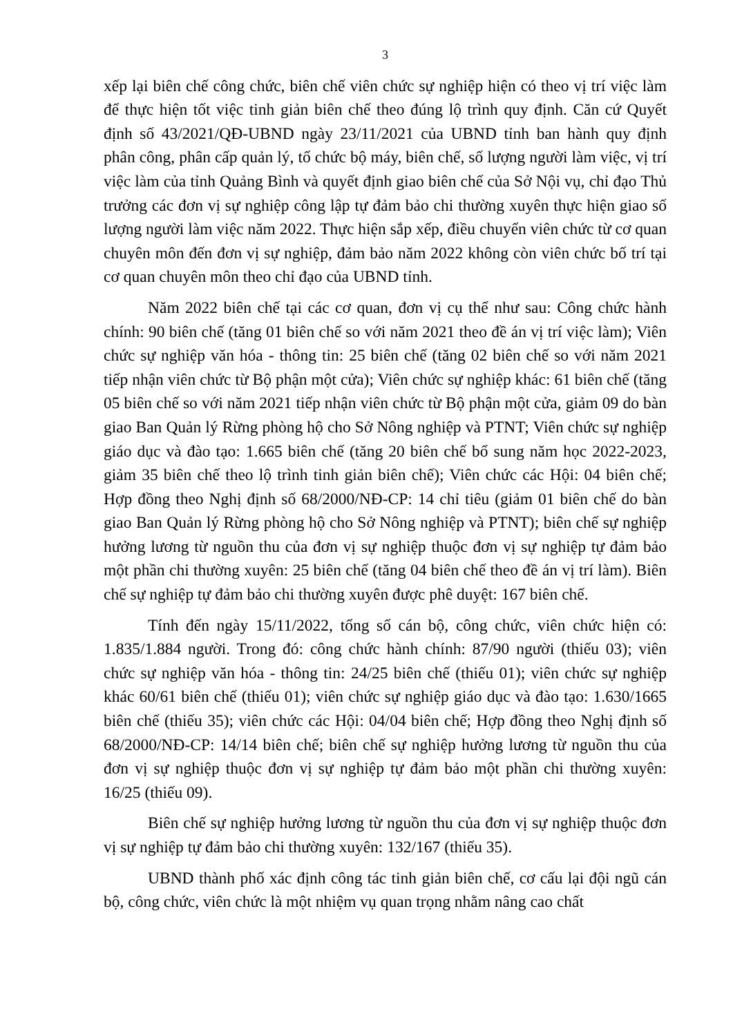3
xếp lại biên chế công chức, biên chế viên chức sự nghiệp hiện có theo vị trí việc làm để thực hiện tốt việc tinh giản biên chế theo đúng lộ trình quy định. Căn cứ Quyết định số 43/2021/QĐ-UBND ngày 23/11/2021 của UBND tỉnh ban hành quy định phân công, phân cấp quản lý, tổ chức bộ máy, biên chế, số lượng người làm việc, vị trí việc làm của tỉnh Quảng Bình và quyết định giao biên chế của Sở Nội vụ, chỉ đạo Thủ trưởng các đơn vị sự nghiệp công lập tự đảm bảo chi thường xuyên thực hiện giao số lượng người làm việc năm 2022. Thực hiện sắp xếp, điều chuyển viên chức từ cơ quan chuyên môn đến đơn vị sự nghiệp, đảm bảo năm 2022 không còn viên chức bố trí tại cơ quan chuyên môn theo chỉ đạo của UBND tỉnh.
Năm 2022 biên chế tại các cơ quan, đơn vị cụ thể như sau: Công chức hành chính: 90 biên chế (tăng 01 biên chế so với năm 2021 theo đề án vị trí việc làm); Viên chức sự nghiệp văn hóa - thông tin: 25 biên chế (tăng 02 biên chế so với năm 2021 tiếp nhận viên chức từ Bộ phận một cửa); Viên chức sự nghiệp khác: 61 biên chế (tăng 05 biên chế so với năm 2021 tiếp nhận viên chức từ Bộ phận một cửa, giảm 09 do bàn giao Ban Quản lý Rừng phòng hộ cho Sở Nông nghiệp và PTNT; Viên chức sự nghiệp giáo dục và đào tạo: 1.665 biên chế (tăng 20 biên chế bổ sung năm học 2022-2023, giảm 35 biên chế theo lộ trình tinh giản biên chế); Viên chức các Hội: 04 biên chế; Hợp đồng theo Nghị định số 68/2000/NĐ-CP: 14 chỉ tiêu (giảm 01 biên chế do bàn giao Ban Quản lý Rừng phòng hộ cho Sở Nông nghiệp và PTNT); biên chế sự nghiệp hưởng lương từ nguồn thu của đơn vị sự nghiệp thuộc đơn vị sự nghiệp tự đảm bảo một phần chi thường xuyên: 25 biên chế (tăng 04 biên chế theo đề án vị trí làm). Biên chế sự nghiệp tự đảm bảo chi thường xuyên được phê duyệt: 167 biên chế.
Tính đến ngày 15/11/2022, tổng số cán bộ, công chức, viên chức hiện có: 1.835/1.884 người. Trong đó: công chức hành chính: 87/90 người (thiếu 03); viên chức sự nghiệp văn hóa - thông tin: 24/25 biên chế (thiếu 01); viên chức sự nghiệp khác 60/61 biên chế (thiếu 01); viên chức sự nghiệp giáo dục và đào tạo: 1.630/1665 biên chế (thiếu 35); viên chức các Hội: 04/04 biên chế; Hợp đồng theo Nghị định số 68/2000/NĐ-CP: 14/14 biên chế; biên chế sự nghiệp hưởng lương từ nguồn thu của đơn vị sự nghiệp thuộc đơn vị sự nghiệp tự đảm bảo một phần chi thường xuyên: 16/25 (thiếu 09).
Biên chế sự nghiệp hưởng lương từ nguồn thu của đơn vị sự nghiệp thuộc đơn vị sự nghiệp tự đảm bảo chi thường xuyên: 132/167 (thiếu 35).
UBND thành phố xác định công tác tinh giản biên chế, cơ cấu lại đội ngũ cán bộ, công chức, viên chức là một nhiệm vụ quan trọng nhằm nâng cao chất